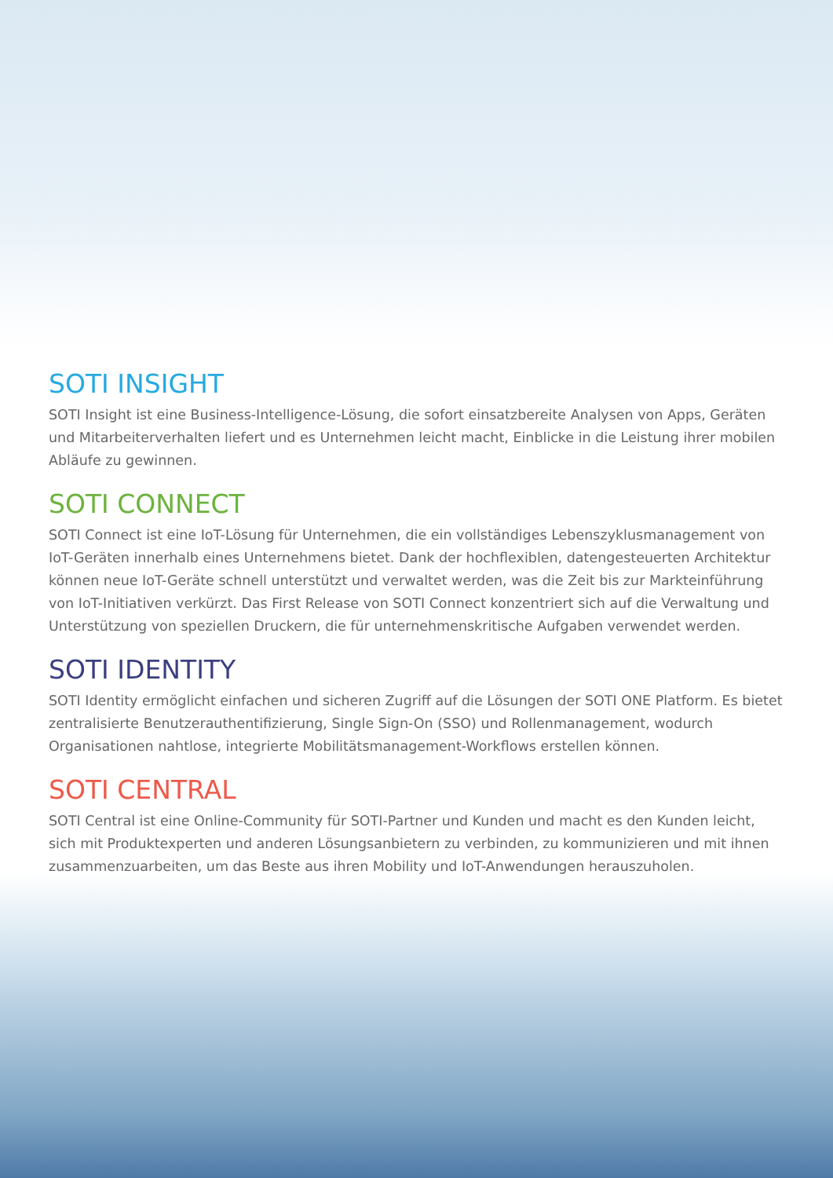SOTI INSIGHT
SOTI Insight ist eine Business-Intelligence-Lösung, die sofort einsatzbereite Analysen von Apps, Geräten und Mitarbeiterverhalten liefert und es Unternehmen leicht macht, Einblicke in die Leistung ihrer mobilen Abläufe zu gewinnen.
SOTI CONNECT
SOTI Connect ist eine IoT-Lösung für Unternehmen, die ein vollständiges Lebenszyklusmanagement von IoT-Geräten innerhalb eines Unternehmens bietet. Dank der hochflexiblen, datengesteuerten Architektur können neue IoT-Geräte schnell unterstützt und verwaltet werden, was die Zeit bis zur Markteinführung von IoT-Initiativen verkürzt. Das First Release von SOTI Connect konzentriert sich auf die Verwaltung und Unterstützung von speziellen Druckern, die für unternehmenskritische Aufgaben verwendet werden.
SOTI IDENTITY
SOTI Identity ermöglicht einfachen und sicheren Zugriff auf die Lösungen der SOTI ONE Platform. Es bietet zentralisierte Benutzerauthentifizierung, Single Sign-On (SSO) und Rollenmanagement, wodurch Organisationen nahtlose, integrierte Mobilitätsmanagement-Workflows erstellen können.
SOTI CENTRAL
SOTI Central ist eine Online-Community für SOTI-Partner und Kunden und macht es den Kunden leicht, sich mit Produktexperten und anderen Lösungsanbietern zu verbinden, zu kommunizieren und mit ihnen zusammenzuarbeiten, um das Beste aus ihren Mobility und IoT-Anwendungen herauszuholen.